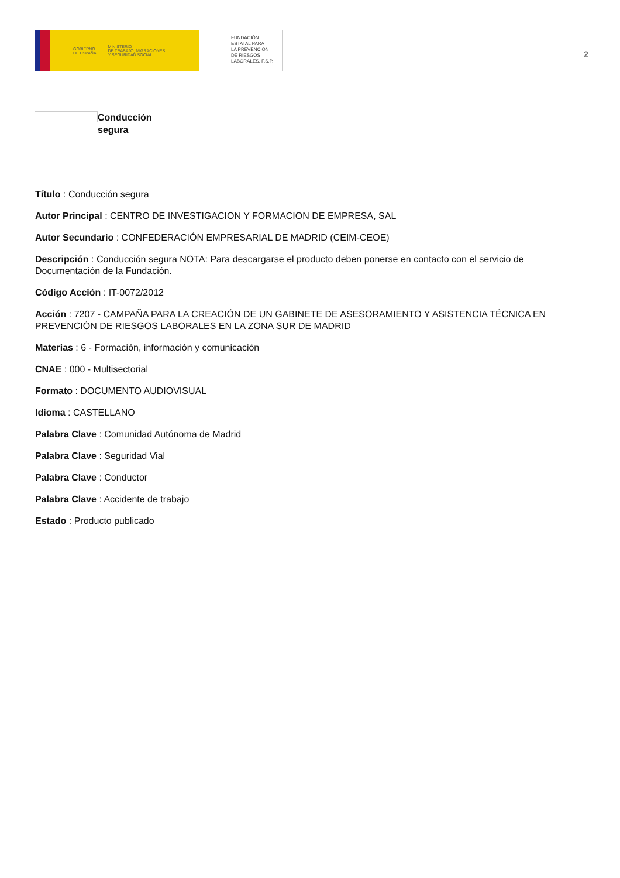GOBIERNO
DE ESPAÑA MINISTERIO
DE TRABAJO, MIGRACIONES
Y SEGURIDAD SOCIAL
FUNDACIÓN
ESTATAL PARA
LA PREVENCIÓN
DE RIESGOS
LABORALES, F.S.P.
2
Conducción
segura
Título : Conducción segura
Autor Principal : CENTRO DE INVESTIGACION Y FORMACION DE EMPRESA, SAL
Autor Secundario : CONFEDERACIÓN EMPRESARIAL DE MADRID (CEIM-CEOE)
Descripción : Conducción segura NOTA: Para descargarse el producto deben ponerse en contacto con el servicio de Documentación de la Fundación.
Código Acción : IT-0072/2012
Acción : 7207 - CAMPAÑA PARA LA CREACIÓN DE UN GABINETE DE ASESORAMIENTO Y ASISTENCIA TÉCNICA EN PREVENCIÓN DE RIESGOS LABORALES EN LA ZONA SUR DE MADRID
Materias : 6 - Formación, información y comunicación
CNAE : 000 - Multisectorial
Formato : DOCUMENTO AUDIOVISUAL
Idioma : CASTELLANO
Palabra Clave : Comunidad Autónoma de Madrid
Palabra Clave : Seguridad Vial
Palabra Clave : Conductor
Palabra Clave : Accidente de trabajo
Estado : Producto publicado